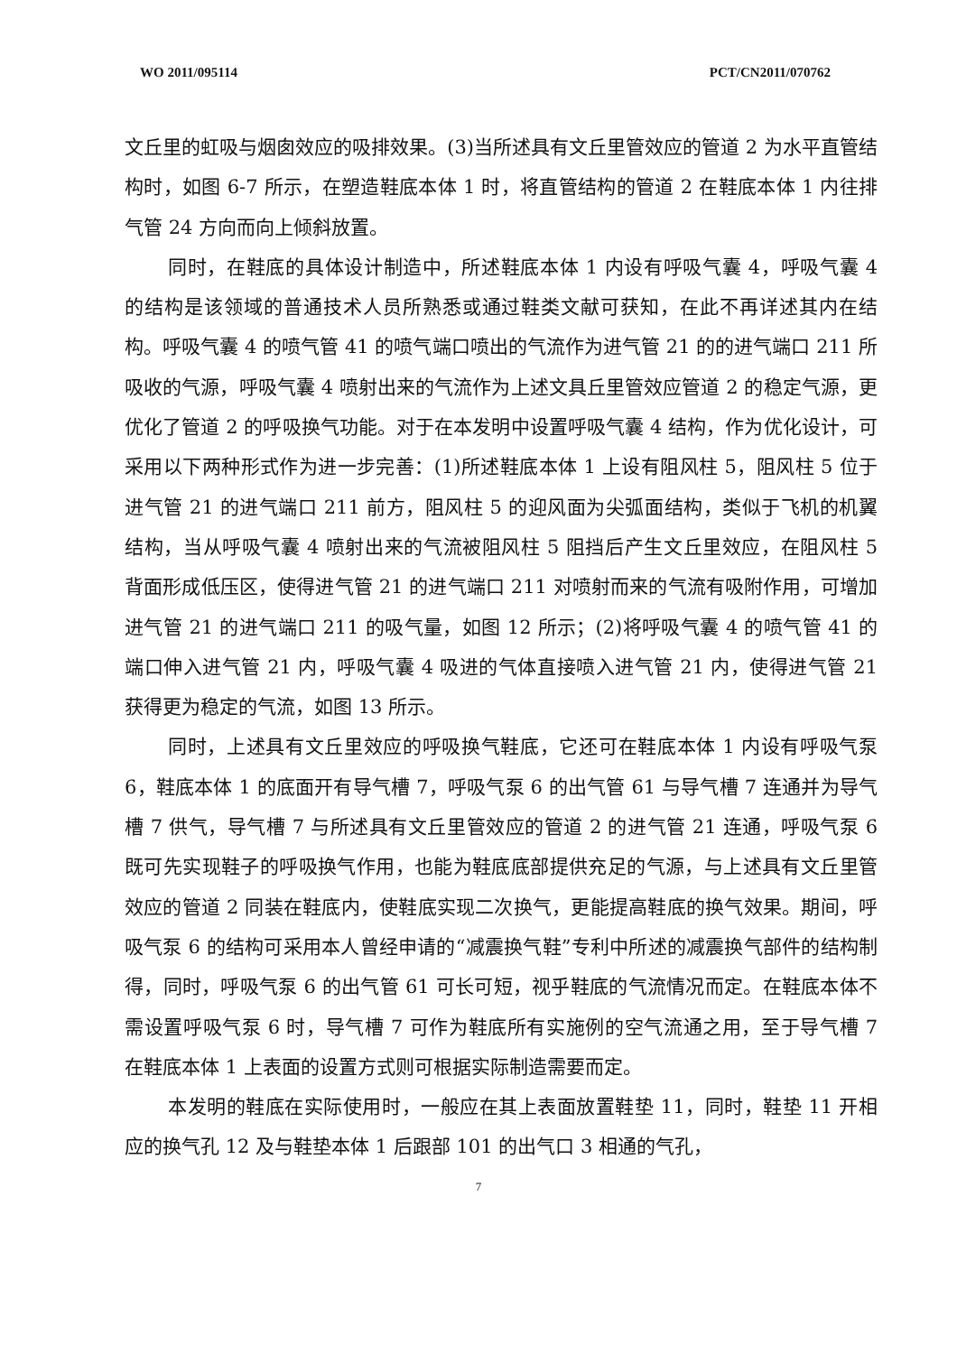WO 2011/095114 PCT/CN2011/070762
文丘里的虹吸与烟囱效应的吸排效果。(3)当所述具有文丘里管效应的管道 2 为水平直管结构时，如图 6-7 所示，在塑造鞋底本体 1 时，将直管结构的管道 2 在鞋底本体 1 内往排气管 24 方向而向上倾斜放置。
同时，在鞋底的具体设计制造中，所述鞋底本体 1 内设有呼吸气囊 4，呼吸气囊 4 的结构是该领域的普通技术人员所熟悉或通过鞋类文献可获知，在此不再详述其内在结构。呼吸气囊 4 的喷气管 41 的喷气端口喷出的气流作为进气管 21 的的进气端口 211 所吸收的气源，呼吸气囊 4 喷射出来的气流作为上述文具丘里管效应管道 2 的稳定气源，更优化了管道 2 的呼吸换气功能。对于在本发明中设置呼吸气囊 4 结构，作为优化设计，可采用以下两种形式作为进一步完善：(1)所述鞋底本体 1 上设有阻风柱 5，阻风柱 5 位于进气管 21 的进气端口 211 前方，阻风柱 5 的迎风面为尖弧面结构，类似于飞机的机翼结构，当从呼吸气囊 4 喷射出来的气流被阻风柱 5 阻挡后产生文丘里效应，在阻风柱 5 背面形成低压区，使得进气管 21 的进气端口 211 对喷射而来的气流有吸附作用，可增加进气管 21 的进气端口 211 的吸气量，如图 12 所示；(2)将呼吸气囊 4 的喷气管 41 的端口伸入进气管 21 内，呼吸气囊 4 吸进的气体直接喷入进气管 21 内，使得进气管 21 获得更为稳定的气流，如图 13 所示。
同时，上述具有文丘里效应的呼吸换气鞋底，它还可在鞋底本体 1 内设有呼吸气泵 6，鞋底本体 1 的底面开有导气槽 7，呼吸气泵 6 的出气管 61 与导气槽 7 连通并为导气槽 7 供气，导气槽 7 与所述具有文丘里管效应的管道 2 的进气管 21 连通，呼吸气泵 6 既可先实现鞋子的呼吸换气作用，也能为鞋底底部提供充足的气源，与上述具有文丘里管效应的管道 2 同装在鞋底内，使鞋底实现二次换气，更能提高鞋底的换气效果。期间，呼吸气泵 6 的结构可采用本人曾经申请的“减震换气鞋”专利中所述的减震换气部件的结构制得，同时，呼吸气泵 6 的出气管 61 可长可短，视乎鞋底的气流情况而定。在鞋底本体不需设置呼吸气泵 6 时，导气槽 7 可作为鞋底所有实施例的空气流通之用，至于导气槽 7 在鞋底本体 1 上表面的设置方式则可根据实际制造需要而定。
本发明的鞋底在实际使用时，一般应在其上表面放置鞋垫 11，同时，鞋垫 11 开相应的换气孔 12 及与鞋垫本体 1 后跟部 101 的出气口 3 相通的气孔，
7